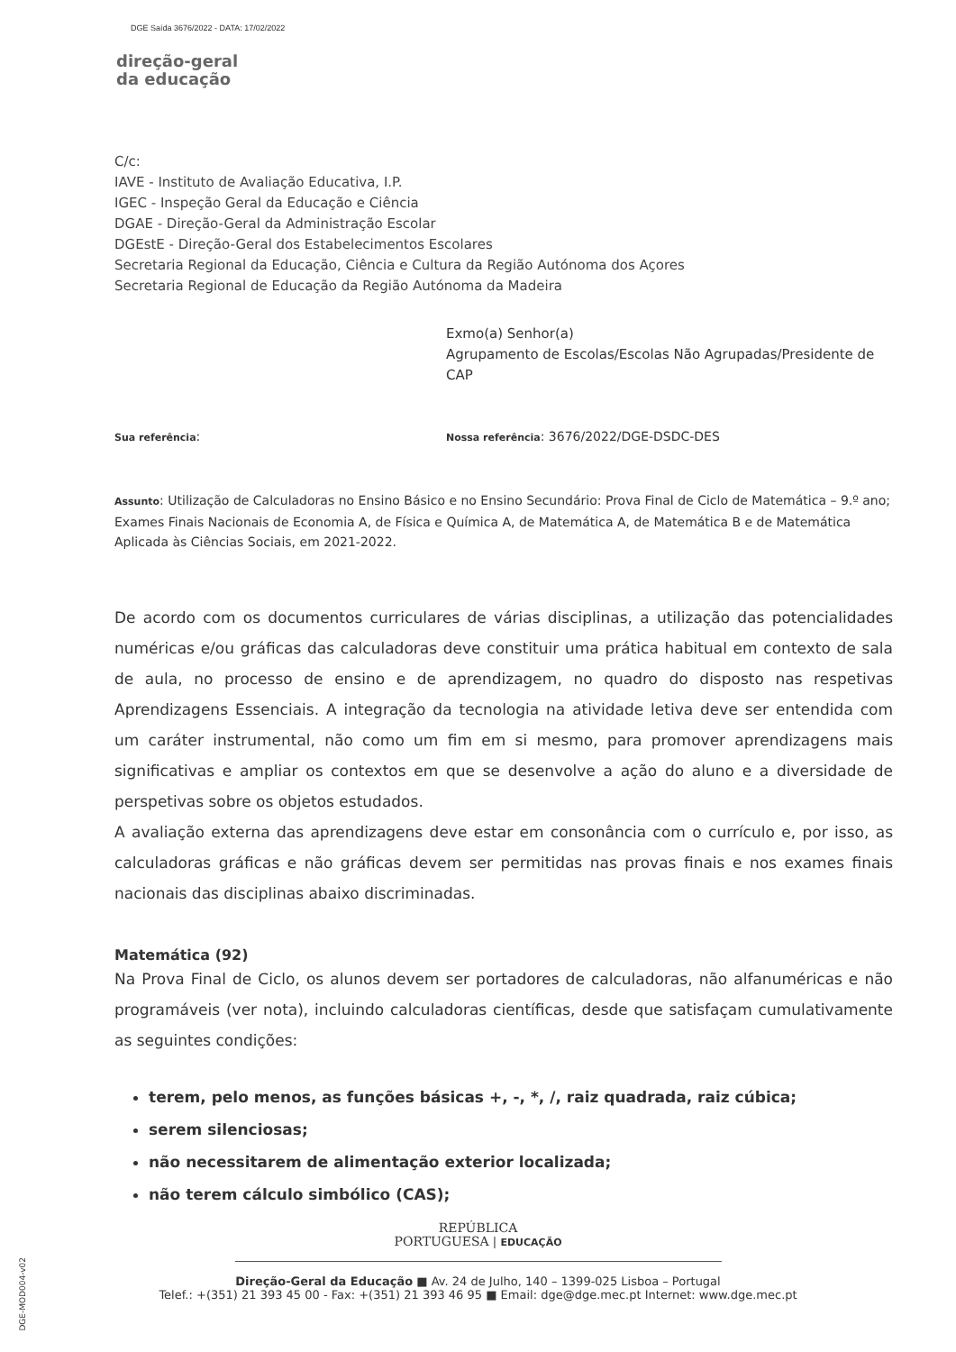DGE Saída 3676/2022 - DATA: 17/02/2022
direção-geral
da educação
C/c:
IAVE - Instituto de Avaliação Educativa, I.P.
IGEC - Inspeção Geral da Educação e Ciência
DGAE - Direção-Geral da Administração Escolar
DGEstE - Direção-Geral dos Estabelecimentos Escolares
Secretaria Regional da Educação, Ciência e Cultura da Região Autónoma dos Açores
Secretaria Regional de Educação da Região Autónoma da Madeira
Exmo(a) Senhor(a)
Agrupamento de Escolas/Escolas Não Agrupadas/Presidente de CAP
Sua referência:
Nossa referência: 3676/2022/DGE-DSDC-DES
Assunto: Utilização de Calculadoras no Ensino Básico e no Ensino Secundário: Prova Final de Ciclo de Matemática – 9.º ano; Exames Finais Nacionais de Economia A, de Física e Química A, de Matemática A, de Matemática B e de Matemática Aplicada às Ciências Sociais, em 2021-2022.
De acordo com os documentos curriculares de várias disciplinas, a utilização das potencialidades numéricas e/ou gráficas das calculadoras deve constituir uma prática habitual em contexto de sala de aula, no processo de ensino e de aprendizagem, no quadro do disposto nas respetivas Aprendizagens Essenciais. A integração da tecnologia na atividade letiva deve ser entendida com um caráter instrumental, não como um fim em si mesmo, para promover aprendizagens mais significativas e ampliar os contextos em que se desenvolve a ação do aluno e a diversidade de perspetivas sobre os objetos estudados.
A avaliação externa das aprendizagens deve estar em consonância com o currículo e, por isso, as calculadoras gráficas e não gráficas devem ser permitidas nas provas finais e nos exames finais nacionais das disciplinas abaixo discriminadas.
Matemática (92)
Na Prova Final de Ciclo, os alunos devem ser portadores de calculadoras, não alfanuméricas e não programáveis (ver nota), incluindo calculadoras científicas, desde que satisfaçam cumulativamente as seguintes condições:
terem, pelo menos, as funções básicas +, -, *, /, raiz quadrada, raiz cúbica;
serem silenciosas;
não necessitarem de alimentação exterior localizada;
não terem cálculo simbólico (CAS);
DGE-MOD004-v02
REPÚBLICA
PORTUGUESA | EDUCAÇÃO
Direção-Geral da Educação ■ Av. 24 de Julho, 140 – 1399-025 Lisboa – Portugal
Telef.: +(351) 21 393 45 00 - Fax: +(351) 21 393 46 95 ■ Email: dge@dge.mec.pt Internet: www.dge.mec.pt